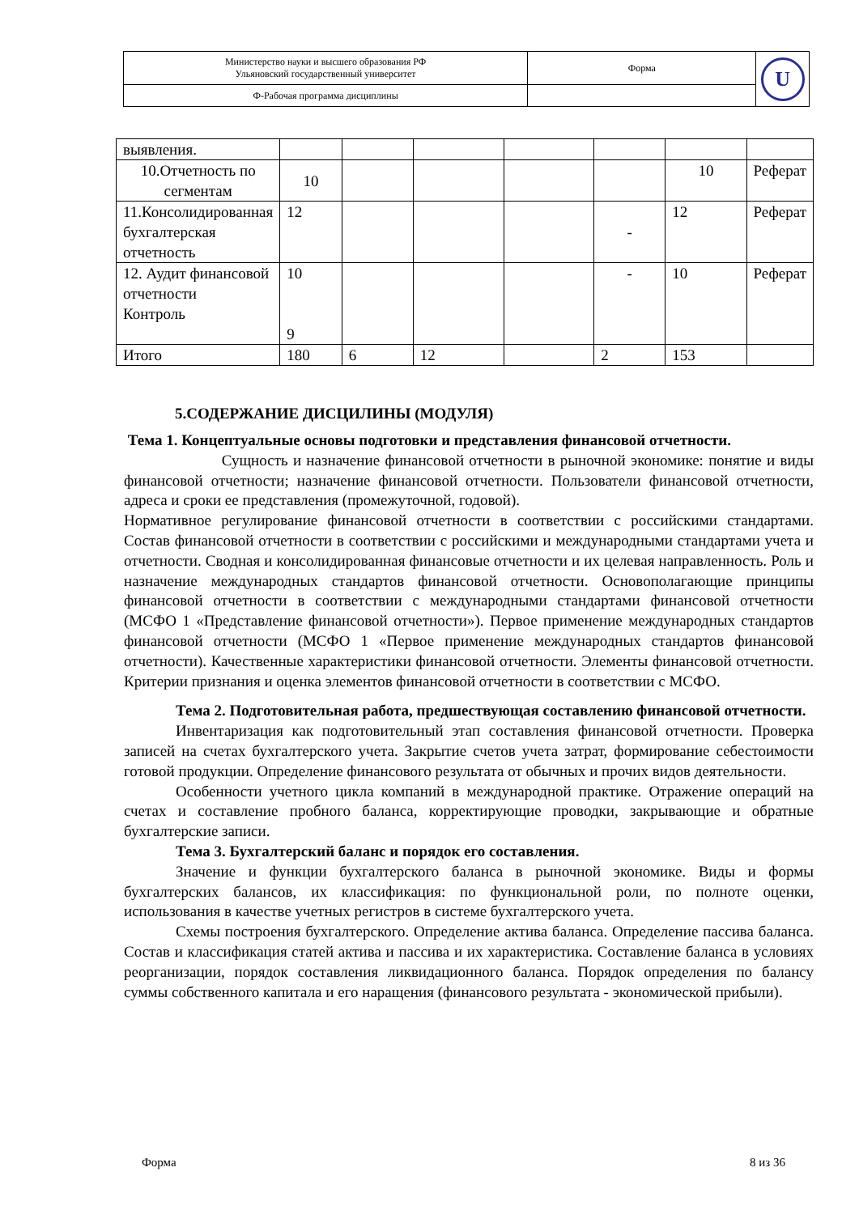| Министерство науки и высшего образования РФ Ульяновский государственный университет | Форма | U |
| Ф-Рабочая программа дисциплины | | |
| выявления. | | | | | | | |
| 10.Отчетность по сегментам | 10 | | | | | 10 | Реферат |
| 11.Консолидированная бухгалтерская отчетность | 12 | | | | - | 12 | Реферат |
| 12. Аудит финансовой отчетности Контроль | 10 9 | | | | - | 10 | Реферат |
| Итого | 180 | 6 | 12 | | 2 | 153 | |
5.СОДЕРЖАНИЕ ДИСЦИЛИНЫ (МОДУЛЯ)
Тема 1. Концептуальные основы подготовки и представления финансовой отчетности.
Сущность и назначение финансовой отчетности в рыночной экономике: понятие и виды финансовой отчетности; назначение финансовой отчетности. Пользователи финансовой отчетности, адреса и сроки ее представления (промежуточной, годовой).
Нормативное регулирование финансовой отчетности в соответствии с российскими стандартами. Состав финансовой отчетности в соответствии с российскими и международными стандартами учета и отчетности. Сводная и консолидированная финансовые отчетности и их целевая направленность. Роль и назначение международных стандартов финансовой отчетности. Основополагающие принципы финансовой отчетности в соответствии с международными стандартами финансовой отчетности (МСФО 1 «Представление финансовой отчетности»). Первое применение международных стандартов финансовой отчетности (МСФО 1 «Первое применение международных стандартов финансовой отчетности). Качественные характеристики финансовой отчетности. Элементы финансовой отчетности. Критерии признания и оценка элементов финансовой отчетности в соответствии с МСФО.
Тема 2. Подготовительная работа, предшествующая составлению финансовой отчетности.
Инвентаризация как подготовительный этап составления финансовой отчетности. Проверка записей на счетах бухгалтерского учета. Закрытие счетов учета затрат, формирование себестоимости готовой продукции. Определение финансового результата от обычных и прочих видов деятельности.
Особенности учетного цикла компаний в международной практике. Отражение операций на счетах и составление пробного баланса, корректирующие проводки, закрывающие и обратные бухгалтерские записи.
Тема 3. Бухгалтерский баланс и порядок его составления.
Значение и функции бухгалтерского баланса в рыночной экономике. Виды и формы бухгалтерских балансов, их классификация: по функциональной роли, по полноте оценки, использования в качестве учетных регистров в системе бухгалтерского учета.
Схемы построения бухгалтерского. Определение актива баланса. Определение пассива баланса. Состав и классификация статей актива и пассива и их характеристика. Составление баланса в условиях реорганизации, порядок составления ликвидационного баланса. Порядок определения по балансу суммы собственного капитала и его наращения (финансового результата - экономической прибыли).
Форма 8 из 36